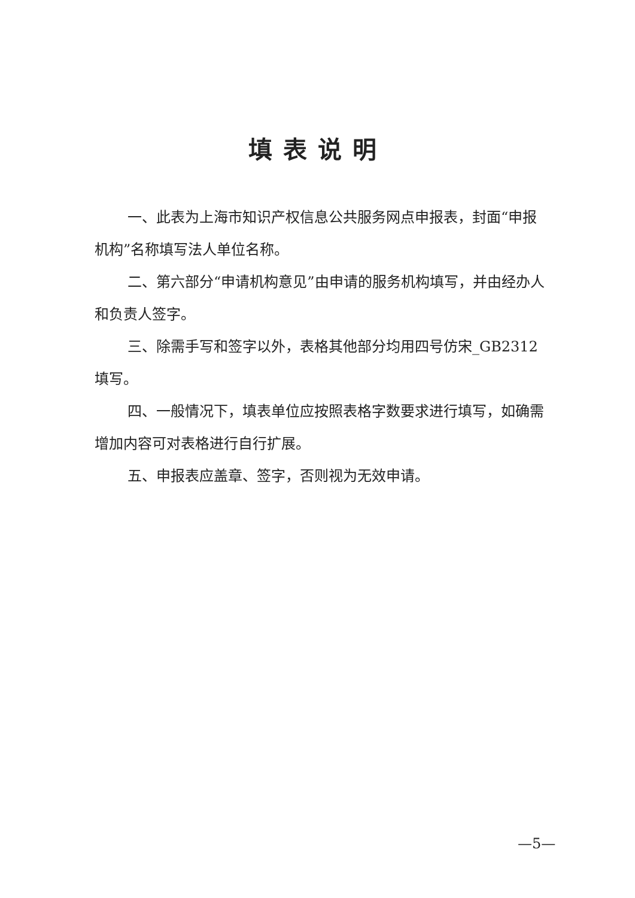填表说明
一、此表为上海市知识产权信息公共服务网点申报表，封面“申报机构”名称填写法人单位名称。
二、第六部分“申请机构意见”由申请的服务机构填写，并由经办人和负责人签字。
三、除需手写和签字以外，表格其他部分均用四号仿宋_GB2312 填写。
四、一般情况下，填表单位应按照表格字数要求进行填写，如确需增加内容可对表格进行自行扩展。
五、申报表应盖章、签字，否则视为无效申请。
—5—